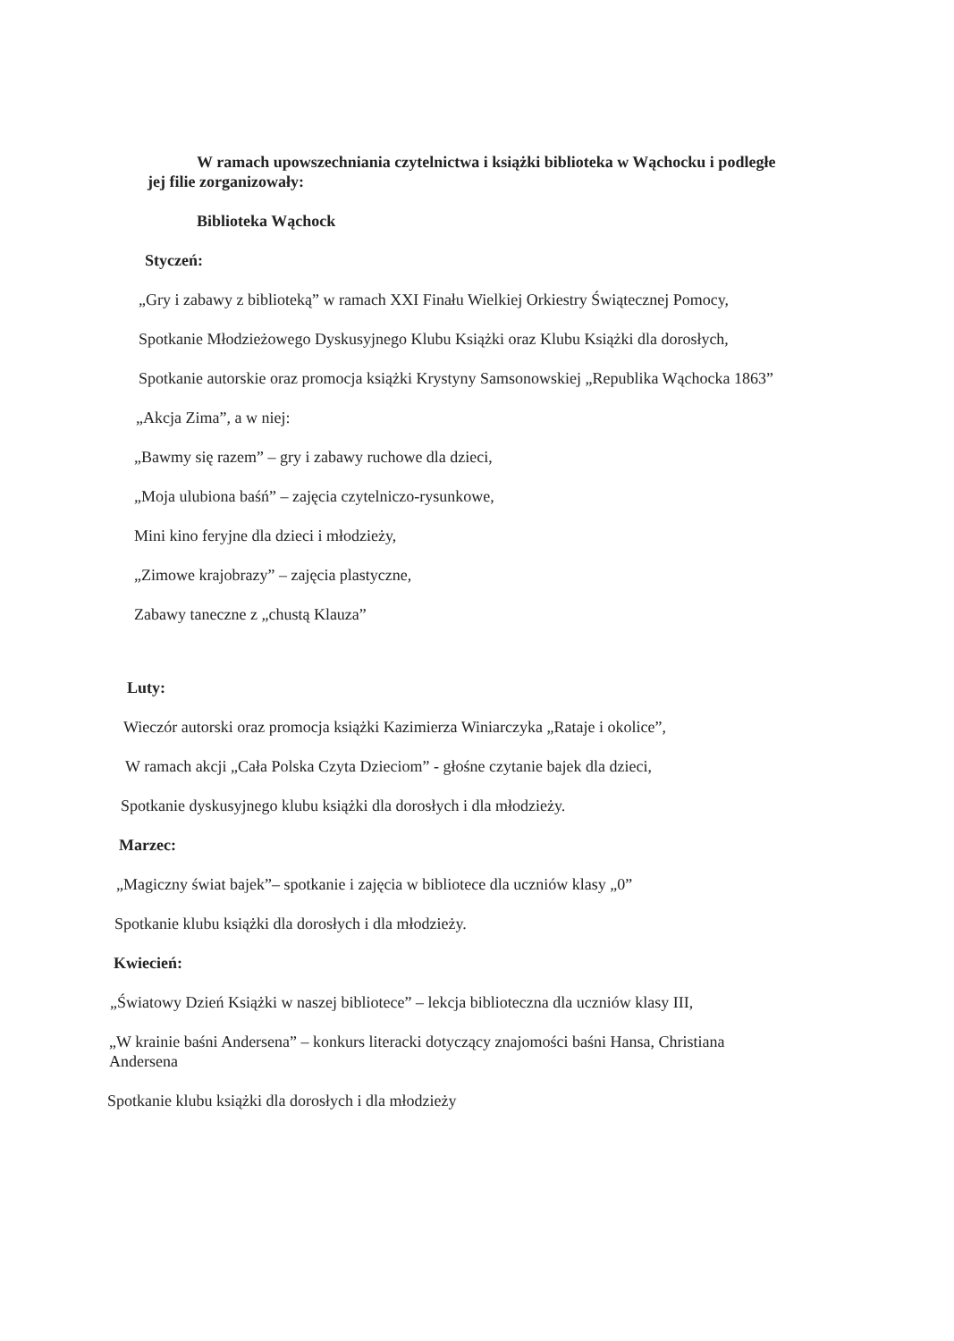W ramach upowszechniania czytelnictwa i książki biblioteka w Wąchocku i podległe jej filie zorganizowały:
Biblioteka Wąchock
Styczeń:
„Gry i zabawy z biblioteką” w ramach XXI Finału Wielkiej Orkiestry Świątecznej Pomocy,
Spotkanie Młodzieżowego Dyskusyjnego Klubu Książki oraz Klubu Książki dla dorosłych,
Spotkanie autorskie oraz promocja książki Krystyny Samsonowskiej „Republika Wąchocka 1863”
„Akcja Zima”, a w niej:
„Bawmy się razem” – gry i zabawy ruchowe dla dzieci,
„Moja ulubiona baśń” – zajęcia czytelniczo-rysunkowe,
Mini kino feryjne dla dzieci i młodzieży,
„Zimowe krajobrazy” – zajęcia plastyczne,
Zabawy taneczne z „chustą Klauza”
Luty:
Wieczór autorski oraz promocja książki Kazimierza Winiarczyka „Rataje i okolice”,
W ramach akcji „Cała Polska Czyta Dzieciom” - głośne czytanie bajek dla dzieci,
Spotkanie dyskusyjnego klubu książki dla dorosłych i dla młodzieży.
Marzec:
„Magiczny świat bajek”– spotkanie i zajęcia w bibliotece dla uczniów klasy „0”
Spotkanie klubu książki dla dorosłych i dla młodzieży.
Kwiecień:
„Światowy Dzień Książki w naszej bibliotece” – lekcja biblioteczna dla uczniów klasy III,
„W krainie baśni Andersena” – konkurs literacki dotyczący znajomości baśni Hansa, Christiana Andersena
Spotkanie klubu książki dla dorosłych i dla młodzieży